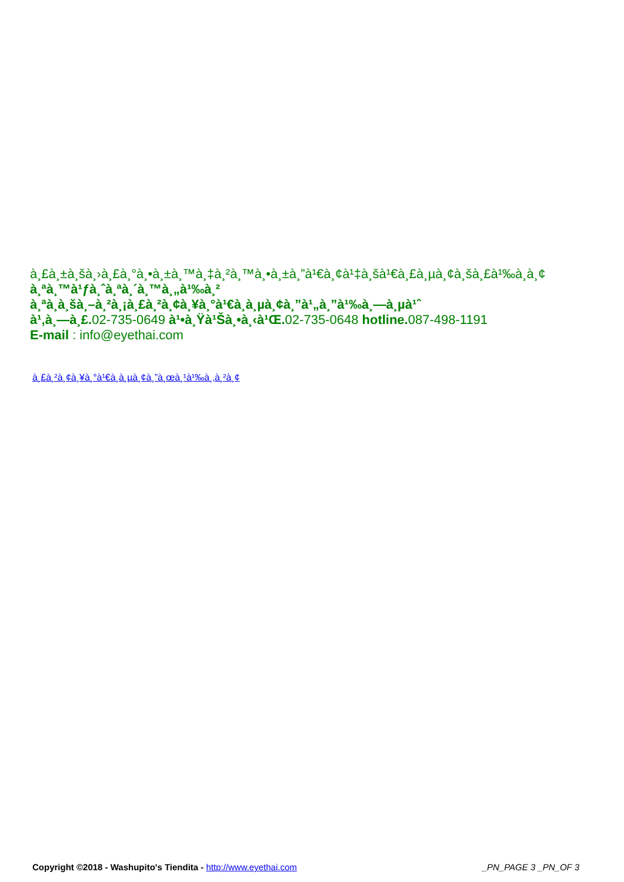à¸£à¸±à¸šà¸›à¸£à¸°à¸•à¸±à¸™à¸‡à¸²à¸™à¸•à¸±à¸”à¹€à¸¢à¹‡à¸šà¹€à¸£à¸µà¸¢à¸šà¸£à¹‰à¸­à¸¢
à¸ªà¸™à¹ƒà¸ˆà¸ªà¸´à¸™à¸„à¹‰à¸²
à¸ªà¸­à¸šà¸–à¸²à¸¡à¸£à¸²à¸¢à¸¥à¸°à¹€à¸­à¸µà¸¢à¸”à¹„à¸”à¹‰à¸—à¸µà¹ˆ
à¹‚à¸—à¸£. 02-735-0649 à¹•à¸Ÿà¹Šà¸•à¸‹à¹Œ. 02-735-0648 hotline. 087-498-1191
E-mail : info@eyethai.com
à¸£à¸²à¸¢à¸¥à¸°à¹€à¸­à¸µà¸¢à¸”à¸œà¸¹à¹‰à¸‚à¸²à¸¢
Copyright ©2018 - Washupito's Tiendita - http://www.eyethai.com _PN_PAGE 3 _PN_OF 3